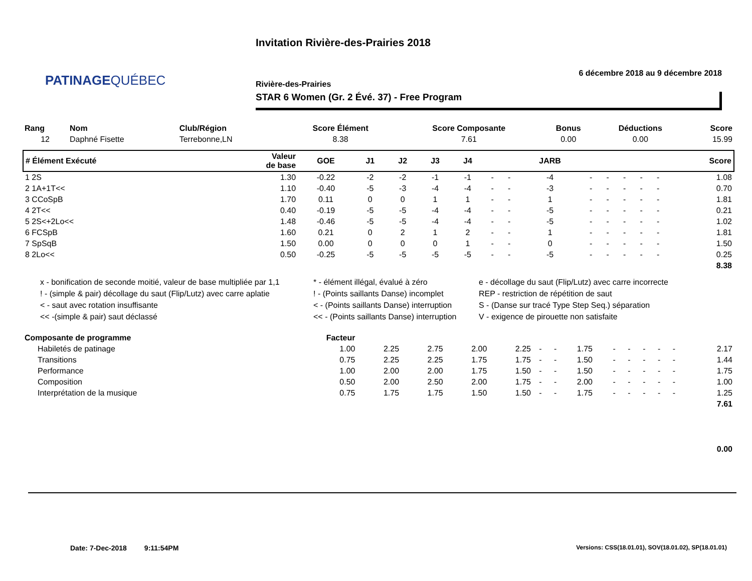PATINAGEQUÉBEC
Invitation Rivière-des-Prairies 2018
6 décembre 2018 au 9 décembre 2018
Rivière-des-Prairies
STAR 6 Women (Gr. 2 Évé. 37) - Free Program
| Rang | Nom | Club/Région | Score Élément | Score Composante | Bonus | Déductions | Score |
| --- | --- | --- | --- | --- | --- | --- | --- |
| 12 | Daphné Fisette | Terrebonne,LN | 8.38 | 7.61 | 0.00 | 0.00 | 15.99 |
| # Élément Exécuté | Valeur de base | GOE | J1 | J2 | J3 | J4 | | | JARB | | | | | | Score |
| --- | --- | --- | --- | --- | --- | --- | --- | --- | --- | --- | --- | --- | --- | --- | --- |
| 1 2S | 1.30 | -0.22 | -2 | -2 | -1 | -1 | - | - | -4 | - | - | - | - | - | 1.08 |
| 2 1A+1T<< | 1.10 | -0.40 | -5 | -3 | -4 | -4 | - | - | -3 | - | - | - | - | - | 0.70 |
| 3 CCoSpB | 1.70 | 0.11 | 0 | 0 | 1 | 1 | - | - | 1 | - | - | - | - | - | 1.81 |
| 4 2T<< | 0.40 | -0.19 | -5 | -5 | -4 | -4 | - | - | -5 | - | - | - | - | - | 0.21 |
| 5 2S<+2Lo<< | 1.48 | -0.46 | -5 | -5 | -4 | -4 | - | - | -5 | - | - | - | - | - | 1.02 |
| 6 FCSpB | 1.60 | 0.21 | 0 | 2 | 1 | 2 | - | - | 1 | - | - | - | - | - | 1.81 |
| 7 SpSqB | 1.50 | 0.00 | 0 | 0 | 0 | 1 | - | - | 0 | - | - | - | - | - | 1.50 |
| 8 2Lo<< | 0.50 | -0.25 | -5 | -5 | -5 | -5 | - | - | -5 | - | - | - | - | - | 0.25 |
| 8.38 | | | | | | | | | | | | | | | |
x - bonification de seconde moitié, valeur de base multipliée par 1,1
! - (simple & pair) décollage du saut (Flip/Lutz) avec carre aplatie
< - saut avec rotation insuffisante
<< -(simple & pair) saut déclassé
* - élément illégal, évalué à zéro
! - (Points saillants Danse) incomplet
< - (Points saillants Danse) interruption
<< - (Points saillants Danse) interruption
e - décollage du saut (Flip/Lutz) avec carre incorrecte
REP - restriction de répétition de saut
S - (Danse sur tracé Type Step Seq.) séparation
V - exigence de pirouette non satisfaite
| Composante de programme | Facteur | | | | | | | | | | | | | | |
| --- | --- | --- | --- | --- | --- | --- | --- | --- | --- | --- | --- | --- | --- | --- | --- |
| Habiletés de patinage | 1.00 | 2.25 | 2.75 | 2.00 | 2.25 | - | - | 1.75 | - | - | - | - | - | | 2.17 |
| Transitions | 0.75 | 2.25 | 2.25 | 1.75 | 1.75 | - | - | 1.50 | - | - | - | - | - | | 1.44 |
| Performance | 1.00 | 2.00 | 2.00 | 1.75 | 1.50 | - | - | 1.50 | - | - | - | - | - | | 1.75 |
| Composition | 0.50 | 2.00 | 2.50 | 2.00 | 1.75 | - | - | 2.00 | - | - | - | - | - | | 1.00 |
| Interprétation de la musique | 0.75 | 1.75 | 1.75 | 1.50 | 1.50 | - | - | 1.75 | - | - | - | - | - | | 1.25 |
| 7.61 | | | | | | | | | | | | | | | |
| 0.00 | | | | | | | | | | | | | | | |
Date: 7-Dec-2018 9:11:54PM
Versions: CSS(18.01.01), SOV(18.01.02), SP(18.01.01)